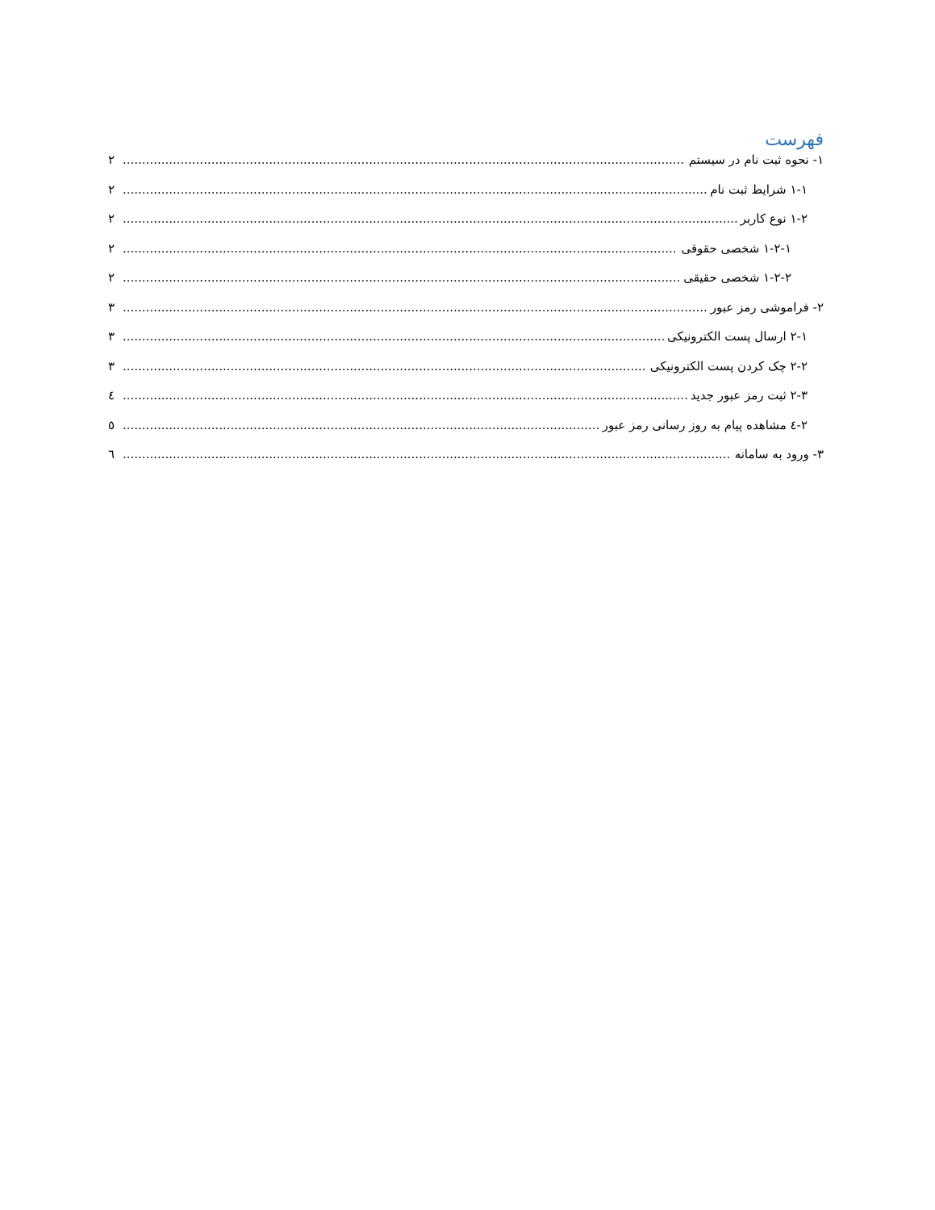فهرست
۱- نحوه ثبت نام در سیستم ۲
۱-۱ شرایط ثبت نام ۲
۱-۲ نوع کاربر ۲
۱-۲-۱ شخصی حقوقی ۲
۱-۲-۲ شخصی حقیقی ۲
۲- فراموشی رمز عبور ۳
۲-۱ ارسال پست الکترونیکی ۳
۲-۲ چک کردن پست الکترونیکی ۳
۲-۳ ثبت رمز عبور جدید ٤
۲-٤ مشاهده پیام به روز رسانی رمز عبور ٥
۳- ورود به سامانه ٦